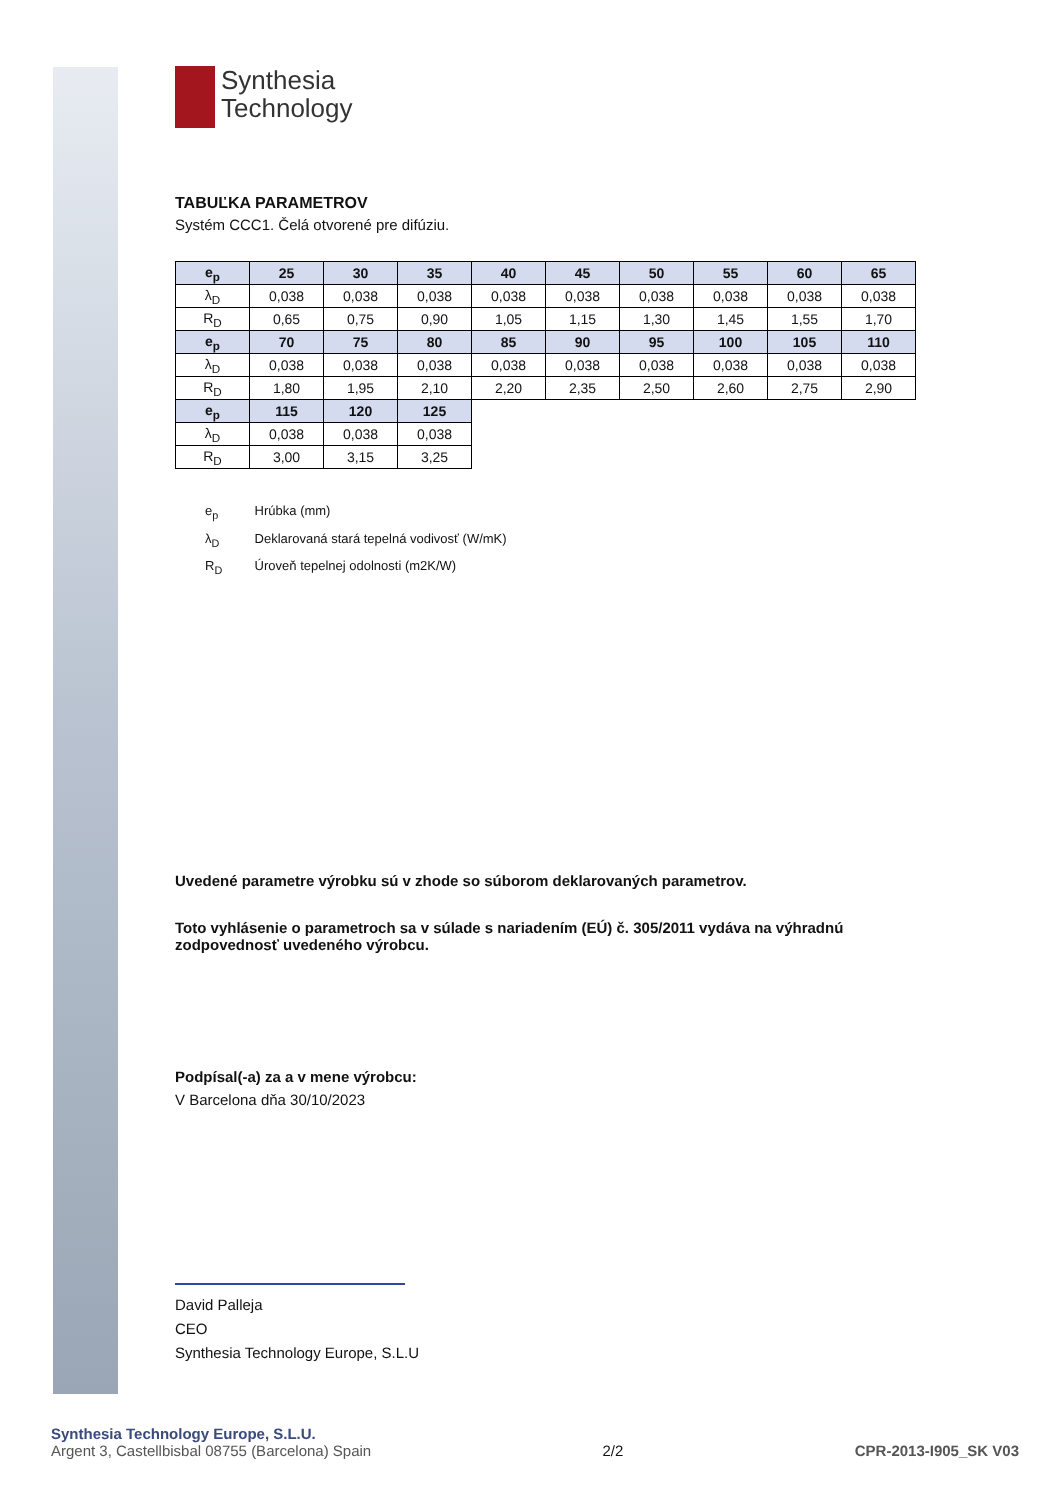Synthesia
Technology
TABUĽKA PARAMETROV
Systém CCC1. Čelá otvorené pre difúziu.
| e<sub>p</sub> | 25 | 30 | 35 | 40 | 45 | 50 | 55 | 60 | 65 |
| λ<sub>D</sub> | 0,038 | 0,038 | 0,038 | 0,038 | 0,038 | 0,038 | 0,038 | 0,038 | 0,038 |
| R<sub>D</sub> | 0,65 | 0,75 | 0,90 | 1,05 | 1,15 | 1,30 | 1,45 | 1,55 | 1,70 |
| e<sub>p</sub> | 70 | 75 | 80 | 85 | 90 | 95 | 100 | 105 | 110 |
| λ<sub>D</sub> | 0,038 | 0,038 | 0,038 | 0,038 | 0,038 | 0,038 | 0,038 | 0,038 | 0,038 |
| R<sub>D</sub> | 1,80 | 1,95 | 2,10 | 2,20 | 2,35 | 2,50 | 2,60 | 2,75 | 2,90 |
| e<sub>p</sub> | 115 | 120 | 125 | | | | | | |
| λ<sub>D</sub> | 0,038 | 0,038 | 0,038 | | | | | | |
| R<sub>D</sub> | 3,00 | 3,15 | 3,25 | | | | | | |
e<sub>p</sub> Hrúbka (mm)
λ<sub>D</sub> Deklarovaná stará tepelná vodivosť (W/mK)
R<sub>D</sub> Úroveň tepelnej odolnosti (m2K/W)
Uvedené parametre výrobku sú v zhode so súborom deklarovaných parametrov.
Toto vyhlásenie o parametroch sa v súlade s nariadením (EÚ) č. 305/2011 vydáva na výhradnú zodpovednosť uvedeného výrobcu.
Podpísal(-a) za a v mene výrobcu:
V Barcelona dňa 30/10/2023
David Palleja
CEO
Synthesia Technology Europe, S.L.U
Synthesia Technology Europe, S.L.U.
Argent 3, Castellbisbal 08755 (Barcelona) Spain
2/2
CPR-2013-I905_SK V03